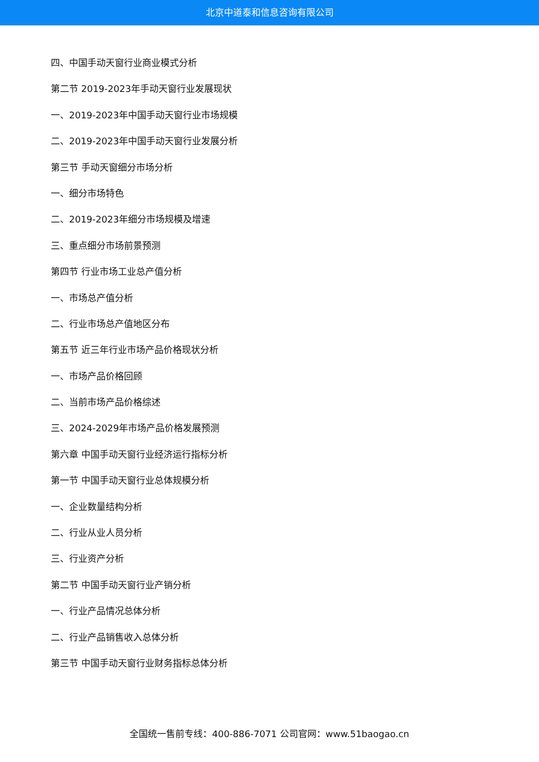北京中道泰和信息咨询有限公司
四、中国手动天窗行业商业模式分析
第二节 2019-2023年手动天窗行业发展现状
一、2019-2023年中国手动天窗行业市场规模
二、2019-2023年中国手动天窗行业发展分析
第三节 手动天窗细分市场分析
一、细分市场特色
二、2019-2023年细分市场规模及增速
三、重点细分市场前景预测
第四节 行业市场工业总产值分析
一、市场总产值分析
二、行业市场总产值地区分布
第五节 近三年行业市场产品价格现状分析
一、市场产品价格回顾
二、当前市场产品价格综述
三、2024-2029年市场产品价格发展预测
第六章 中国手动天窗行业经济运行指标分析
第一节 中国手动天窗行业总体规模分析
一、企业数量结构分析
二、行业从业人员分析
三、行业资产分析
第二节 中国手动天窗行业产销分析
一、行业产品情况总体分析
二、行业产品销售收入总体分析
第三节 中国手动天窗行业财务指标总体分析
全国统一售前专线：400-886-7071 公司官网：www.51baogao.cn